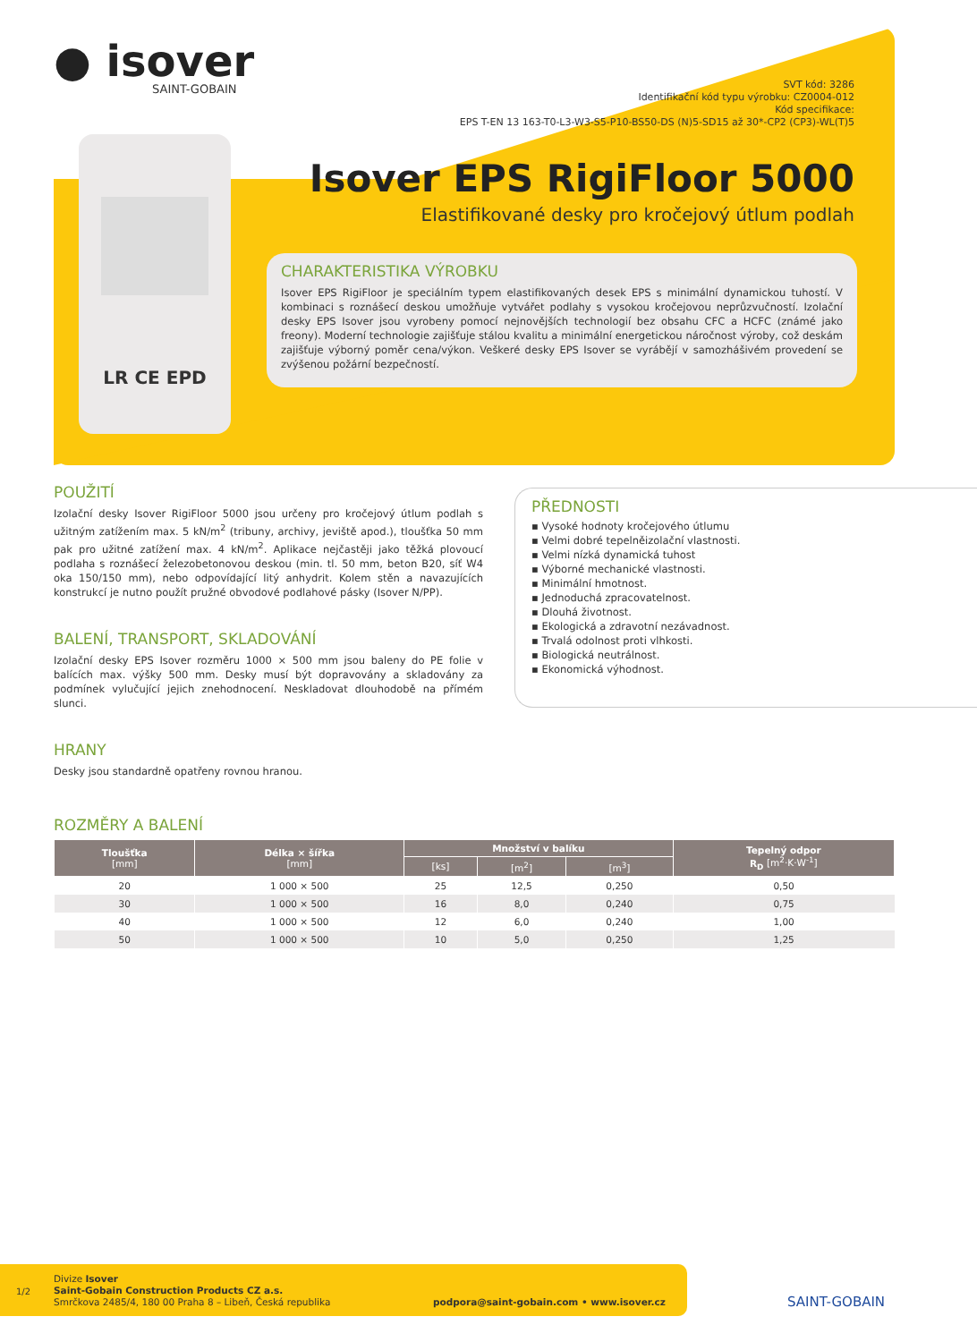● isover
SAINT-GOBAIN
SVT kód: 3286
Identifikační kód typu výrobku: CZ0004-012
Kód specifikace:
EPS T-EN 13 163-T0-L3-W3-S5-P10-BS50-DS (N)5-SD15 až 30*-CP2 (CP3)-WL(T)5
LR CE EPD
Isover EPS RigiFloor 5000
Elastifikované desky pro kročejový útlum podlah
CHARAKTERISTIKA VÝROBKU
Isover EPS RigiFloor je speciálním typem elastifikovaných desek EPS s minimální dynamickou tuhostí. V kombinaci s roznášecí deskou umožňuje vytvářet podlahy s vysokou kročejovou neprůzvučností. Izolační desky EPS Isover jsou vyrobeny pomocí nejnovějších technologií bez obsahu CFC a HCFC (známé jako freony). Moderní technologie zajišťuje stálou kvalitu a minimální energetickou náročnost výroby, což deskám zajišťuje výborný poměr cena/výkon. Veškeré desky EPS Isover se vyrábějí v samozhášivém provedení se zvýšenou požární bezpečností.
POUŽITÍ
Izolační desky Isover RigiFloor 5000 jsou určeny pro kročejový útlum podlah s užitným zatížením max. 5 kN/m<sup>2</sup> (tribuny, archivy, jeviště apod.), tloušťka 50 mm pak pro užitné zatížení max. 4 kN/m<sup>2</sup>. Aplikace nejčastěji jako těžká plovoucí podlaha s roznášecí železobetonovou deskou (min. tl. 50 mm, beton B20, síť W4 oka 150/150 mm), nebo odpovídající litý anhydrit. Kolem stěn a navazujících konstrukcí je nutno použít pružné obvodové podlahové pásky (Isover N/PP).
BALENÍ, TRANSPORT, SKLADOVÁNÍ
Izolační desky EPS Isover rozměru 1000 × 500 mm jsou baleny do PE folie v balících max. výšky 500 mm. Desky musí být dopravovány a skladovány za podmínek vylučující jejich znehodnocení. Neskladovat dlouhodobě na přímém slunci.
HRANY
Desky jsou standardně opatřeny rovnou hranou.
PŘEDNOSTI
▪ Vysoké hodnoty kročejového útlumu
▪ Velmi dobré tepelněizolační vlastnosti.
▪ Velmi nízká dynamická tuhost
▪ Výborné mechanické vlastnosti.
▪ Minimální hmotnost.
▪ Jednoduchá zpracovatelnost.
▪ Dlouhá životnost.
▪ Ekologická a zdravotní nezávadnost.
▪ Trvalá odolnost proti vlhkosti.
▪ Biologická neutrálnost.
▪ Ekonomická výhodnost.
ROZMĚRY A BALENÍ
| Tloušťka [mm] | Délka × šířka [mm] | Množství v balíku | | | Tepelný odpor R<sub>D</sub> [m<sup>2</sup>·K·W<sup>-1</sup>] |
| --- | --- | --- | --- | --- | --- |
| | | [ks] | [m<sup>2</sup>] | [m<sup>3</sup>] | |
| 20 | 1 000 × 500 | 25 | 12,5 | 0,250 | 0,50 |
| 30 | 1 000 × 500 | 16 | 8,0 | 0,240 | 0,75 |
| 40 | 1 000 × 500 | 12 | 6,0 | 0,240 | 1,00 |
| 50 | 1 000 × 500 | 10 | 5,0 | 0,250 | 1,25 |
1/2
Divize Isover
Saint-Gobain Construction Products CZ a.s.
Smrčkova 2485/4, 180 00 Praha 8 – Libeň, Česká republika
podpora@saint-gobain.com • www.isover.cz
SAINT-GOBAIN